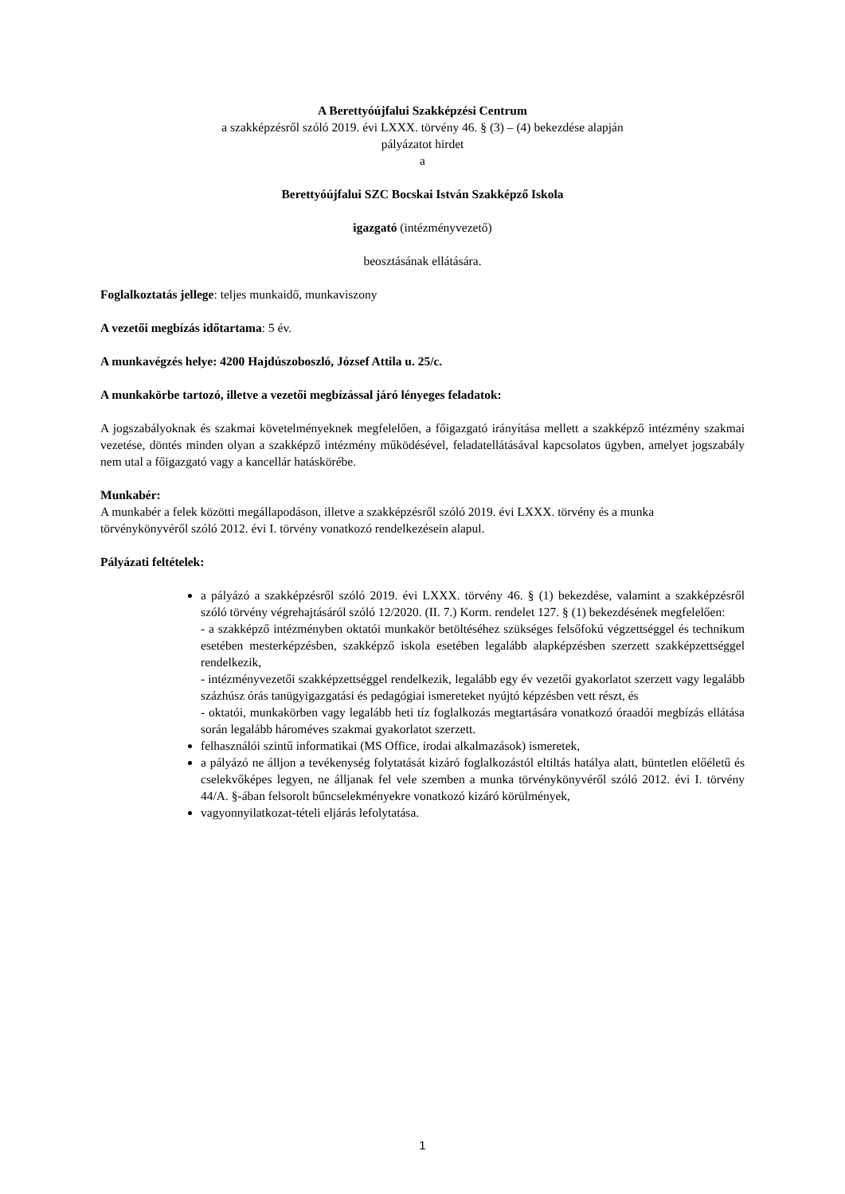A Berettyóújfalui Szakképzési Centrum
a szakképzésről szóló 2019. évi LXXX. törvény 46. § (3) – (4) bekezdése alapján
pályázatot hirdet
a
Berettyóújfalui SZC Bocskai István Szakképző Iskola
igazgató (intézményvezető)
beosztásának ellátására.
Foglalkoztatás jellege: teljes munkaidő, munkaviszony
A vezetői megbízás időtartama: 5 év.
A munkavégzés helye: 4200 Hajdúszoboszló, József Attila u. 25/c.
A munkakörbe tartozó, illetve a vezetői megbízással járó lényeges feladatok:
A jogszabályoknak és szakmai követelményeknek megfelelően, a főigazgató irányítása mellett a szakképző intézmény szakmai vezetése, döntés minden olyan a szakképző intézmény működésével, feladatellátásával kapcsolatos ügyben, amelyet jogszabály nem utal a főigazgató vagy a kancellár hatáskörébe.
Munkabér:
A munkabér a felek közötti megállapodáson, illetve a szakképzésről szóló 2019. évi LXXX. törvény és a munka törvénykönyvéről szóló 2012. évi I. törvény vonatkozó rendelkezésein alapul.
Pályázati feltételek:
a pályázó a szakképzésről szóló 2019. évi LXXX. törvény 46. § (1) bekezdése, valamint a szakképzésről szóló törvény végrehajtásáról szóló 12/2020. (II. 7.) Korm. rendelet 127. § (1) bekezdésének megfelelően:
- a szakképző intézményben oktatói munkakör betöltéséhez szükséges felsőfokú végzettséggel és technikum esetében mesterképzésben, szakképző iskola esetében legalább alapképzésben szerzett szakképzettséggel rendelkezik,
- intézményvezetői szakképzettséggel rendelkezik, legalább egy év vezetői gyakorlatot szerzett vagy legalább százhúsz órás tanügyigazgatási és pedagógiai ismereteket nyújtó képzésben vett részt, és
- oktatói, munkakörben vagy legalább heti tíz foglalkozás megtartására vonatkozó óraadói megbízás ellátása során legalább hároméves szakmai gyakorlatot szerzett.
felhasználói szintű informatikai (MS Office, irodai alkalmazások) ismeretek,
a pályázó ne álljon a tevékenység folytatását kizáró foglalkozástól eltiltás hatálya alatt, büntetlen előéletű és cselekvőképes legyen, ne álljanak fel vele szemben a munka törvénykönyvéről szóló 2012. évi I. törvény 44/A. §-ában felsorolt bűncselekményekre vonatkozó kizáró körülmények,
vagyonnyilatkozat-tételi eljárás lefolytatása.
1